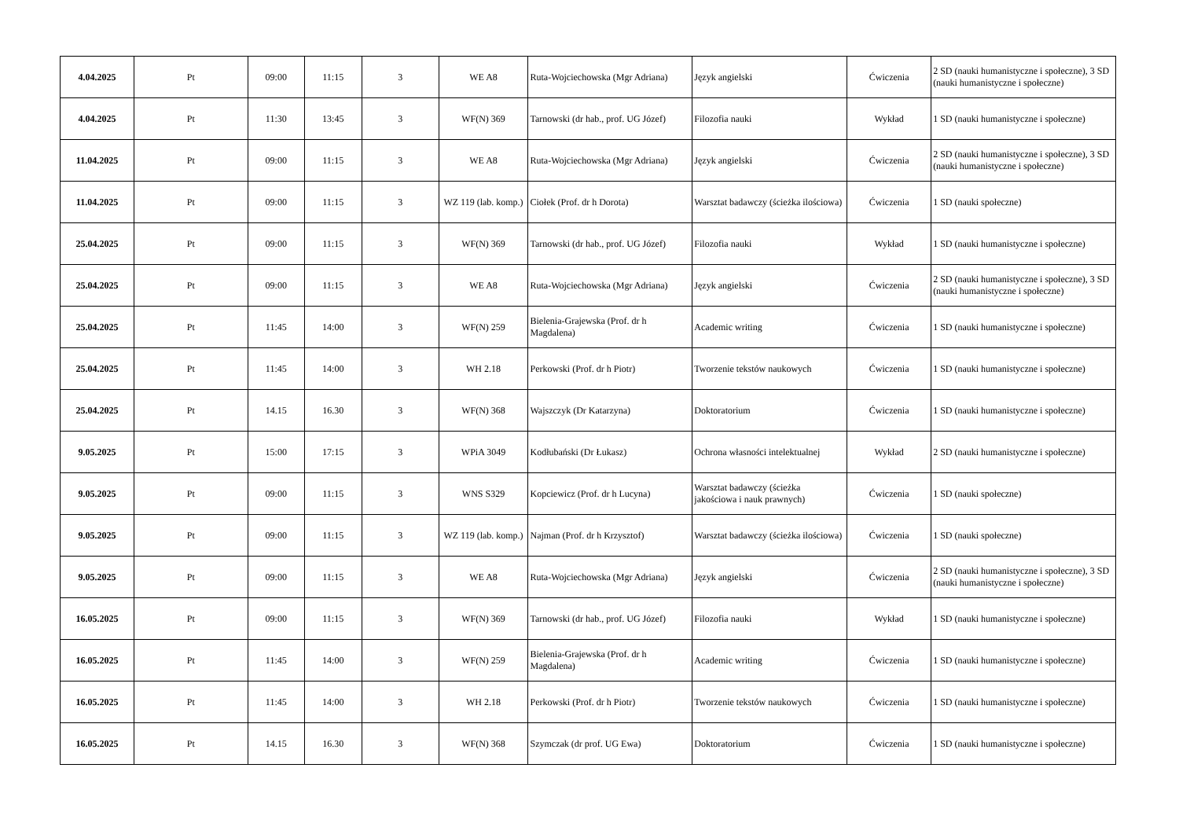| 4.04.2025 | Pt | 09:00 | 11:15 | 3 | WE A8 | Ruta-Wojciechowska (Mgr Adriana) | Język angielski | Ćwiczenia | 2 SD (nauki humanistyczne i społeczne), 3 SD (nauki humanistyczne i społeczne) |
| 4.04.2025 | Pt | 11:30 | 13:45 | 3 | WF(N) 369 | Tarnowski (dr hab., prof. UG Józef) | Filozofia nauki | Wykład | 1 SD (nauki humanistyczne i społeczne) |
| 11.04.2025 | Pt | 09:00 | 11:15 | 3 | WE A8 | Ruta-Wojciechowska (Mgr Adriana) | Język angielski | Ćwiczenia | 2 SD (nauki humanistyczne i społeczne), 3 SD (nauki humanistyczne i społeczne) |
| 11.04.2025 | Pt | 09:00 | 11:15 | 3 | WZ 119 (lab. komp.) | Ciołek (Prof. dr h Dorota) | Warsztat badawczy (ścieżka ilościowa) | Ćwiczenia | 1 SD (nauki społeczne) |
| 25.04.2025 | Pt | 09:00 | 11:15 | 3 | WF(N) 369 | Tarnowski (dr hab., prof. UG Józef) | Filozofia nauki | Wykład | 1 SD (nauki humanistyczne i społeczne) |
| 25.04.2025 | Pt | 09:00 | 11:15 | 3 | WE A8 | Ruta-Wojciechowska (Mgr Adriana) | Język angielski | Ćwiczenia | 2 SD (nauki humanistyczne i społeczne), 3 SD (nauki humanistyczne i społeczne) |
| 25.04.2025 | Pt | 11:45 | 14:00 | 3 | WF(N) 259 | Bielenia-Grajewska (Prof. dr h Magdalena) | Academic writing | Ćwiczenia | 1 SD (nauki humanistyczne i społeczne) |
| 25.04.2025 | Pt | 11:45 | 14:00 | 3 | WH 2.18 | Perkowski (Prof. dr h Piotr) | Tworzenie tekstów naukowych | Ćwiczenia | 1 SD (nauki humanistyczne i społeczne) |
| 25.04.2025 | Pt | 14.15 | 16.30 | 3 | WF(N) 368 | Wajszczyk (Dr Katarzyna) | Doktoratorium | Ćwiczenia | 1 SD (nauki humanistyczne i społeczne) |
| 9.05.2025 | Pt | 15:00 | 17:15 | 3 | WPiA 3049 | Kodłubański (Dr Łukasz) | Ochrona własności intelektualnej | Wykład | 2 SD (nauki humanistyczne i społeczne) |
| 9.05.2025 | Pt | 09:00 | 11:15 | 3 | WNS S329 | Kopciewicz (Prof. dr h Lucyna) | Warsztat badawczy (ścieżka jakościowa i nauk prawnych) | Ćwiczenia | 1 SD (nauki społeczne) |
| 9.05.2025 | Pt | 09:00 | 11:15 | 3 | WZ 119 (lab. komp.) | Najman (Prof. dr h Krzysztof) | Warsztat badawczy (ścieżka ilościowa) | Ćwiczenia | 1 SD (nauki społeczne) |
| 9.05.2025 | Pt | 09:00 | 11:15 | 3 | WE A8 | Ruta-Wojciechowska (Mgr Adriana) | Język angielski | Ćwiczenia | 2 SD (nauki humanistyczne i społeczne), 3 SD (nauki humanistyczne i społeczne) |
| 16.05.2025 | Pt | 09:00 | 11:15 | 3 | WF(N) 369 | Tarnowski (dr hab., prof. UG Józef) | Filozofia nauki | Wykład | 1 SD (nauki humanistyczne i społeczne) |
| 16.05.2025 | Pt | 11:45 | 14:00 | 3 | WF(N) 259 | Bielenia-Grajewska (Prof. dr h Magdalena) | Academic writing | Ćwiczenia | 1 SD (nauki humanistyczne i społeczne) |
| 16.05.2025 | Pt | 11:45 | 14:00 | 3 | WH 2.18 | Perkowski (Prof. dr h Piotr) | Tworzenie tekstów naukowych | Ćwiczenia | 1 SD (nauki humanistyczne i społeczne) |
| 16.05.2025 | Pt | 14.15 | 16.30 | 3 | WF(N) 368 | Szymczak (dr prof. UG Ewa) | Doktoratorium | Ćwiczenia | 1 SD (nauki humanistyczne i społeczne) |